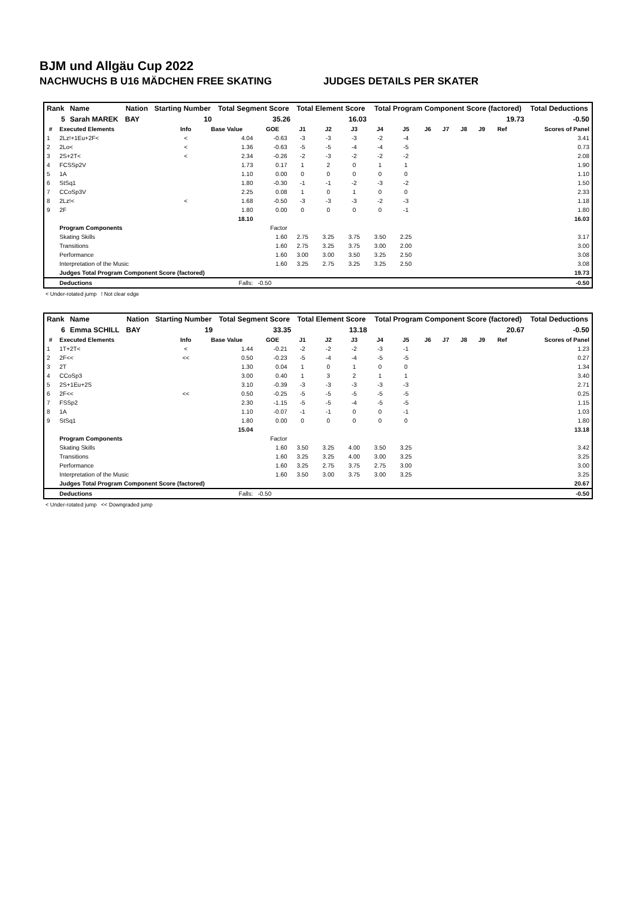BJM und Allgäu Cup 2022
NACHWUCHS B U16 MÄDCHEN FREE SKATING JUDGES DETAILS PER SKATER
| Rank | Name | Nation | Starting Number | Total Segment Score | Total Element Score | Total Program Component Score (factored) | Total Deductions |
| --- | --- | --- | --- | --- | --- | --- | --- |
| 5 | Sarah MAREK | BAY | 10 | 35.26 | 16.03 | 19.73 | -0.50 |
| # | Executed Elements | Info | Base Value | GOE | J1 | J2 | J3 | J4 | J5 | J6 | J7 | J8 | J9 | Ref | Scores of Panel |
| --- | --- | --- | --- | --- | --- | --- | --- | --- | --- | --- | --- | --- | --- | --- | --- |
| 1 | 2Lz!+1Eu+2F< | < | 4.04 | -0.63 | -3 | -3 | -3 | -2 | -4 | | | | | | 3.41 |
| 2 | 2Lo< | < | 1.36 | -0.63 | -5 | -5 | -4 | -4 | -5 | | | | | | 0.73 |
| 3 | 2S+2T< | < | 2.34 | -0.26 | -2 | -3 | -2 | -2 | -2 | | | | | | 2.08 |
| 4 | FCSSp2V | | 1.73 | 0.17 | 1 | 2 | 0 | 1 | 1 | | | | | | 1.90 |
| 5 | 1A | | 1.10 | 0.00 | 0 | 0 | 0 | 0 | 0 | | | | | | 1.10 |
| 6 | StSq1 | | 1.80 | -0.30 | -1 | -1 | -2 | -3 | -2 | | | | | | 1.50 |
| 7 | CCoSp3V | | 2.25 | 0.08 | 1 | 0 | 1 | 0 | 0 | | | | | | 2.33 |
| 8 | 2Lz!< | < | 1.68 | -0.50 | -3 | -3 | -3 | -2 | -3 | | | | | | 1.18 |
| 9 | 2F | | 1.80 | 0.00 | 0 | 0 | 0 | 0 | -1 | | | | | | 1.80 |
| | | | 18.10 | | | | | | | | | | | | 16.03 |
| | Program Components | | | Factor | | | | | | | | | | | |
| | Skating Skills | | | 1.60 | 2.75 | 3.25 | 3.75 | 3.50 | 2.25 | | | | | | 3.17 |
| | Transitions | | | 1.60 | 2.75 | 3.25 | 3.75 | 3.00 | 2.00 | | | | | | 3.00 |
| | Performance | | | 1.60 | 3.00 | 3.00 | 3.50 | 3.25 | 2.50 | | | | | | 3.08 |
| | Interpretation of the Music | | | 1.60 | 3.25 | 2.75 | 3.25 | 3.25 | 2.50 | | | | | | 3.08 |
| | Judges Total Program Component Score (factored) | | | | | | | | | | | | | | 19.73 |
| | Deductions | | Falls: | -0.50 | | | | | | | | | | | -0.50 |
< Under-rotated jump ! Not clear edge
| Rank | Name | Nation | Starting Number | Total Segment Score | Total Element Score | Total Program Component Score (factored) | Total Deductions |
| --- | --- | --- | --- | --- | --- | --- | --- |
| 6 | Emma SCHILL | BAY | 19 | 33.35 | 13.18 | 20.67 | -0.50 |
| # | Executed Elements | Info | Base Value | GOE | J1 | J2 | J3 | J4 | J5 | J6 | J7 | J8 | J9 | Ref | Scores of Panel |
| --- | --- | --- | --- | --- | --- | --- | --- | --- | --- | --- | --- | --- | --- | --- | --- |
| 1 | 1T+2T< | < | 1.44 | -0.21 | -2 | -2 | -2 | -3 | -1 | | | | | | 1.23 |
| 2 | 2F<< | << | 0.50 | -0.23 | -5 | -4 | -4 | -5 | -5 | | | | | | 0.27 |
| 3 | 2T | | 1.30 | 0.04 | 1 | 0 | 1 | 0 | 0 | | | | | | 1.34 |
| 4 | CCoSp3 | | 3.00 | 0.40 | 1 | 3 | 2 | 1 | 1 | | | | | | 3.40 |
| 5 | 2S+1Eu+2S | | 3.10 | -0.39 | -3 | -3 | -3 | -3 | -3 | | | | | | 2.71 |
| 6 | 2F<< | << | 0.50 | -0.25 | -5 | -5 | -5 | -5 | -5 | | | | | | 0.25 |
| 7 | FSSp2 | | 2.30 | -1.15 | -5 | -5 | -4 | -5 | -5 | | | | | | 1.15 |
| 8 | 1A | | 1.10 | -0.07 | -1 | -1 | 0 | 0 | -1 | | | | | | 1.03 |
| 9 | StSq1 | | 1.80 | 0.00 | 0 | 0 | 0 | 0 | 0 | | | | | | 1.80 |
| | | | 15.04 | | | | | | | | | | | | 13.18 |
| | Program Components | | | Factor | | | | | | | | | | | |
| | Skating Skills | | | 1.60 | 3.50 | 3.25 | 4.00 | 3.50 | 3.25 | | | | | | 3.42 |
| | Transitions | | | 1.60 | 3.25 | 3.25 | 4.00 | 3.00 | 3.25 | | | | | | 3.25 |
| | Performance | | | 1.60 | 3.25 | 2.75 | 3.75 | 2.75 | 3.00 | | | | | | 3.00 |
| | Interpretation of the Music | | | 1.60 | 3.50 | 3.00 | 3.75 | 3.00 | 3.25 | | | | | | 3.25 |
| | Judges Total Program Component Score (factored) | | | | | | | | | | | | | | 20.67 |
| | Deductions | | Falls: | -0.50 | | | | | | | | | | | -0.50 |
< Under-rotated jump << Downgraded jump